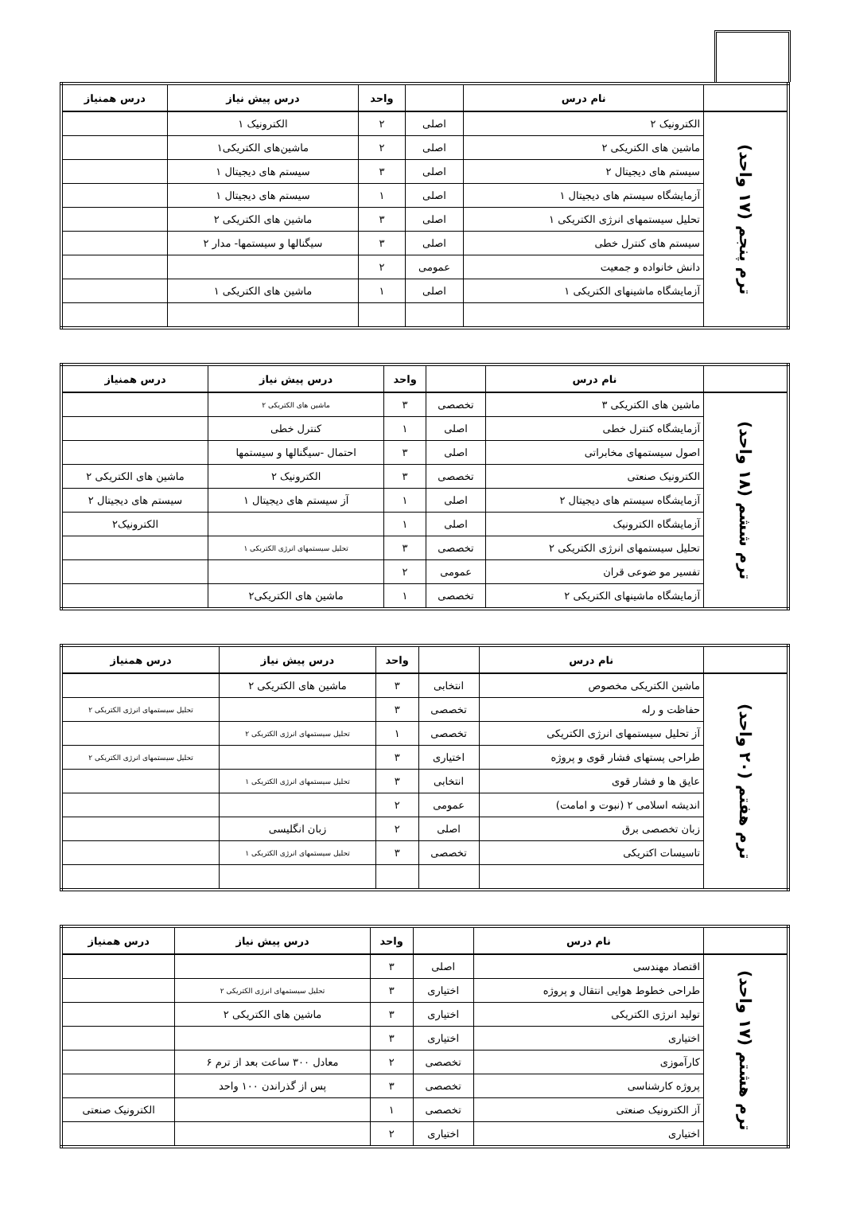| | نام درس | | واحد | درس پیش نیاز | درس همنیاز |
| --- | --- | --- | --- | --- | --- |
| ترم پنجم (۱۷ واحد) | الکترونیک ۲ | اصلی | ۲ | الکترونیک ۱ | |
| | ماشین های الکتریکی ۲ | اصلی | ۲ | ماشین‌های الکتریکی۱ | |
| | سیستم های دیجیتال ۲ | اصلی | ۳ | سیستم های دیجیتال ۱ | |
| | آزمایشگاه سیستم های دیجیتال ۱ | اصلی | ۱ | سیستم های دیجیتال ۱ | |
| | تحلیل سیستمهای انرژی الکتریکی ۱ | اصلی | ۳ | ماشین های الکتریکی ۲ | |
| | سیستم های کنترل خطی | اصلی | ۳ | سیگنالها و سیستمها- مدار ۲ | |
| | دانش خانواده و جمعیت | عمومی | ۲ | | |
| | آزمایشگاه ماشینهای الکتریکی ۱ | اصلی | ۱ | ماشین های الکتریکی ۱ | |
| | نام درس | | واحد | درس پیش نیاز | درس همنیاز |
| --- | --- | --- | --- | --- | --- |
| ترم ششم (۱۸ واحد) | ماشین های الکتریکی ۳ | تخصصی | ۳ | ماشین های الکتریکی ۲ | |
| | آزمایشگاه کنترل خطی | اصلی | ۱ | کنترل خطی | |
| | اصول سیستمهای مخابراتی | اصلی | ۳ | احتمال -سیگنالها و سیستمها | |
| | الکترونیک صنعتی | تخصصی | ۳ | الکترونیک ۲ | ماشین های الکتریکی ۲ |
| | آزمایشگاه سیستم های دیجیتال ۲ | اصلی | ۱ | آز سیستم های دیجیتال ۱ | سیستم های دیجیتال ۲ |
| | آزمایشگاه الکترونیک | اصلی | ۱ | | الکترونیک۲ |
| | تحلیل سیستمهای انرژی الکتریکی ۲ | تخصصی | ۳ | تحلیل سیستمهای انرژی الکتریکی ۱ | |
| | تفسیر مو ضوعی قران | عمومی | ۲ | | |
| | آزمایشگاه ماشینهای الکتریکی ۲ | تخصصی | ۱ | ماشین های الکتریکی۲ | |
| | نام درس | | واحد | درس پیش نیاز | درس همنیاز |
| --- | --- | --- | --- | --- | --- |
| ترم هفتم (۲۰ واحد) | ماشین الکتریکی مخصوص | انتخابی | ۳ | ماشین های الکتریکی ۲ | |
| | حفاظت و رله | تخصصی | ۳ | | تحلیل سیستمهای انرژی الکتریکی ۲ |
| | آز تحلیل سیستمهای انرژی الکتریکی | تخصصی | ۱ | تحلیل سیستمهای انرژی الکتریکی ۲ | |
| | طراحی پستهای فشار قوی و پروژه | اختیاری | ۳ | | تحلیل سیستمهای انرژی الکتریکی ۲ |
| | عایق ها و فشار قوی | انتخابی | ۳ | تحلیل سیستمهای انرژی الکتریکی ۱ | |
| | اندیشه اسلامی ۲ (نبوت و امامت) | عمومی | ۲ | | |
| | زبان تخصصی برق | اصلی | ۲ | زبان انگلیسی | |
| | تاسیسات اکتریکی | تخصصی | ۳ | تحلیل سیستمهای انرژی الکتریکی ۱ | |
| | نام درس | | واحد | درس پیش نیاز | درس همنیاز |
| --- | --- | --- | --- | --- | --- |
| ترم هشتم (۱۷ واحد) | اقتصاد مهندسی | اصلی | ۳ | | |
| | طراحی خطوط هوایی انتقال و پروژه | اختیاری | ۳ | تحلیل سیستمهای انرژی الکتریکی ۲ | |
| | تولید انرژی الکتریکی | اختیاری | ۳ | ماشین های الکتریکی ۲ | |
| | اختیاری | اختیاری | ۳ | | |
| | کارآموزی | تخصصی | ۲ | معادل ۳۰۰ ساعت بعد از ترم ۶ | |
| | پروژه کارشناسی | تخصصی | ۳ | پس از گذراندن ۱۰۰ واحد | |
| | آز الکترونیک صنعتی | تخصصی | ۱ | | الکترونیک صنعتی |
| | اختیاری | اختیاری | ۲ | | |